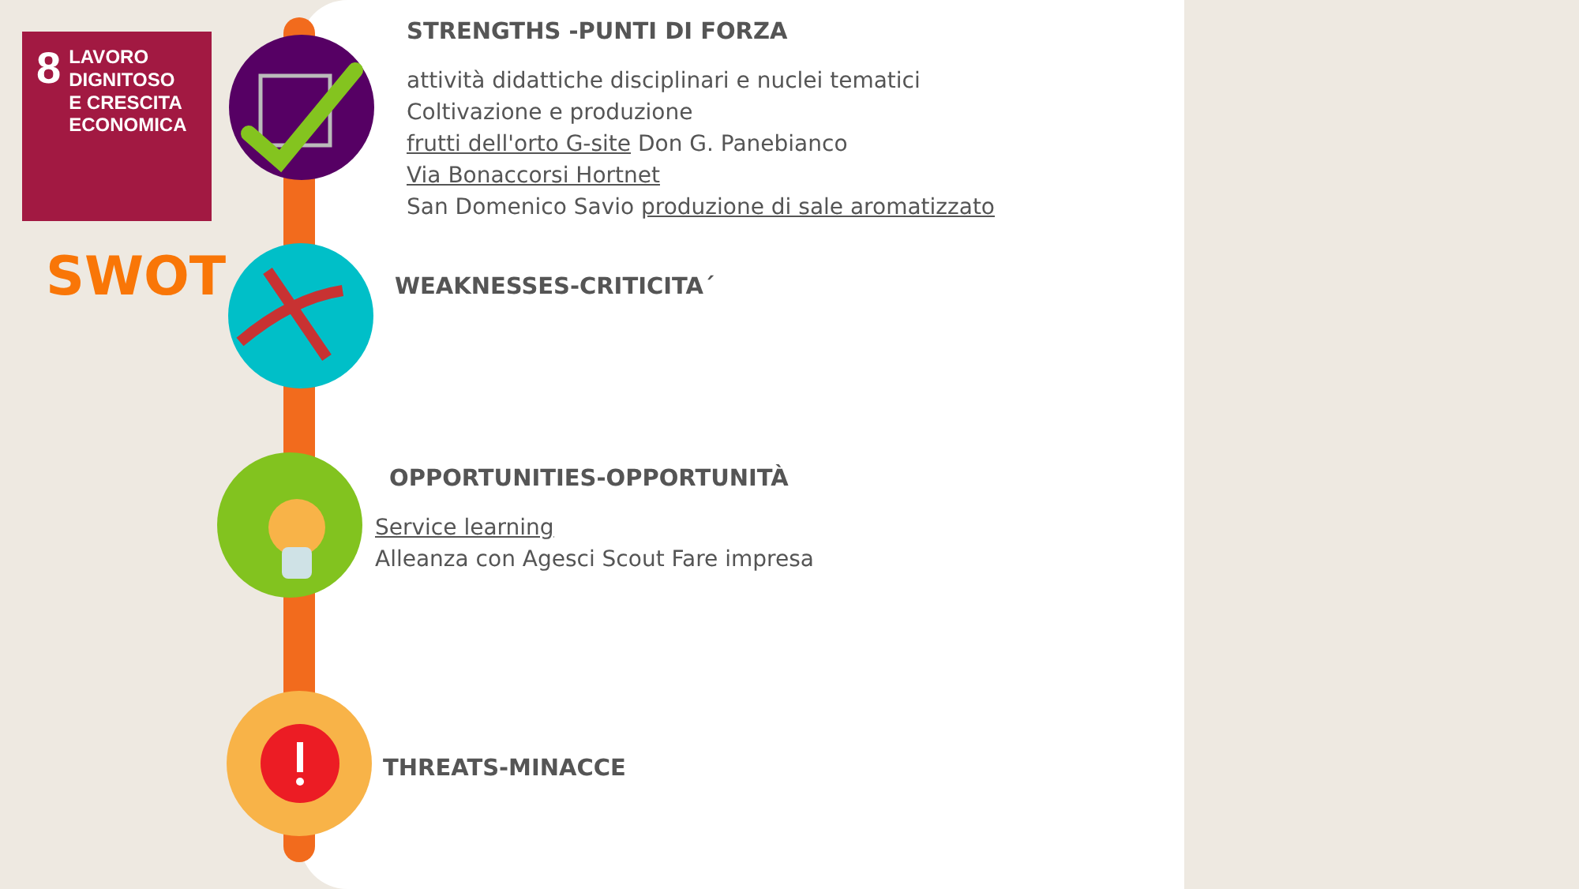8
LAVORO DIGNITOSO
E CRESCITA
ECONOMICA
SWOT
STRENGTHS -PUNTI DI FORZA
attività didattiche disciplinari e nuclei tematici
Coltivazione e produzione
frutti dell'orto G-site Don G. Panebianco
Via Bonaccorsi Hortnet
San Domenico Savio produzione di sale aromatizzato
WEAKNESSES-CRITICITA´
OPPORTUNITIES-OPPORTUNITÀ
Service learning
Alleanza con Agesci Scout Fare impresa
THREATS-MINACCE